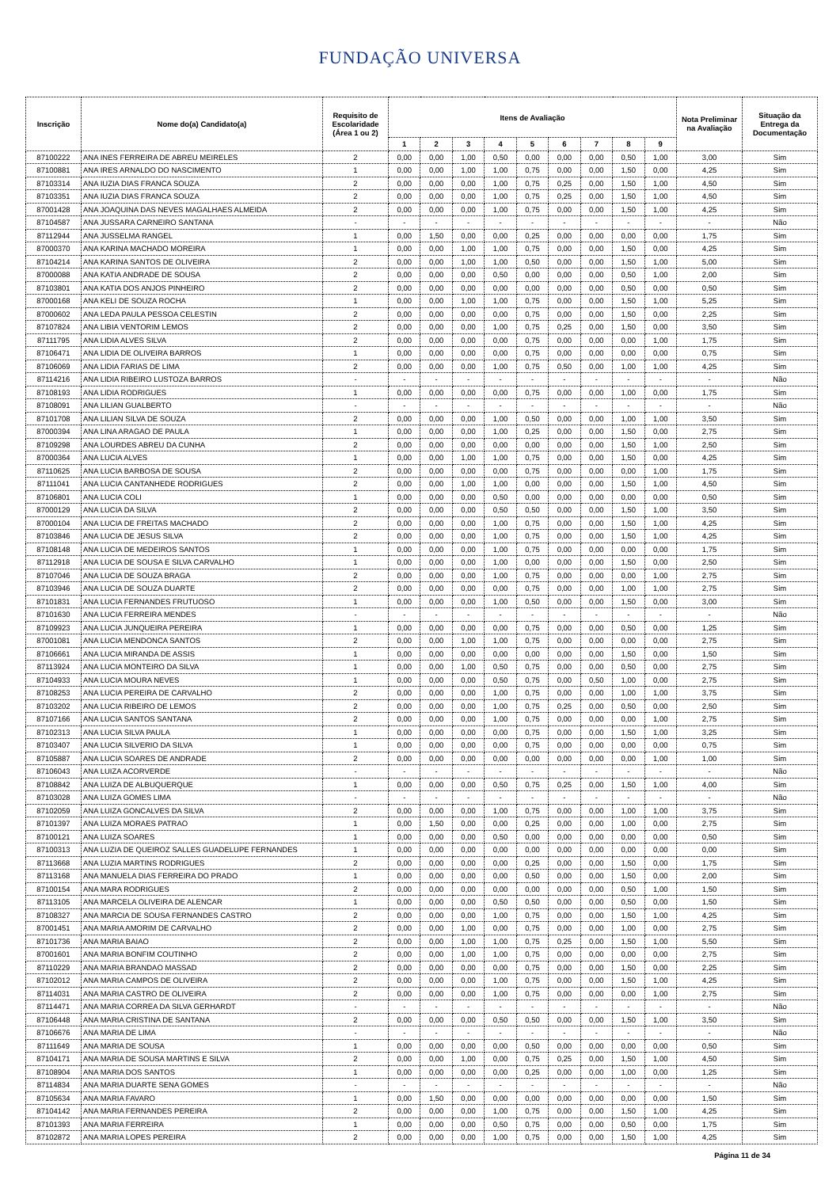FUNDAÇÃO UNIVERSA
| Inscrição | Nome do(a) Candidato(a) | Requisito de Escolaridade (Área 1 ou 2) | Itens de Avaliação | | | | | | | | | Nota Preliminar na Avaliação | Situação da Entrega da Documentação |
| --- | --- | --- | --- | --- | --- | --- | --- | --- | --- | --- | --- | --- | --- |
| | | | 1 | 2 | 3 | 4 | 5 | 6 | 7 | 8 | 9 | | |
| 87100222 | ANA INES FERREIRA DE ABREU MEIRELES | 2 | 0,00 | 0,00 | 1,00 | 0,50 | 0,00 | 0,00 | 0,00 | 0,50 | 1,00 | 3,00 | Sim |
| 87100881 | ANA IRES ARNALDO DO NASCIMENTO | 1 | 0,00 | 0,00 | 1,00 | 1,00 | 0,75 | 0,00 | 0,00 | 1,50 | 0,00 | 4,25 | Sim |
| 87103314 | ANA IUZIA DIAS FRANCA SOUZA | 2 | 0,00 | 0,00 | 0,00 | 1,00 | 0,75 | 0,25 | 0,00 | 1,50 | 1,00 | 4,50 | Sim |
| 87103351 | ANA IUZIA DIAS FRANCA SOUZA | 2 | 0,00 | 0,00 | 0,00 | 1,00 | 0,75 | 0,25 | 0,00 | 1,50 | 1,00 | 4,50 | Sim |
| 87001428 | ANA JOAQUINA DAS NEVES MAGALHAES ALMEIDA | 2 | 0,00 | 0,00 | 0,00 | 1,00 | 0,75 | 0,00 | 0,00 | 1,50 | 1,00 | 4,25 | Sim |
| 87104587 | ANA JUSSARA CARNEIRO SANTANA | - | - | - | - | - | - | - | - | - | - | - | Não |
| 87112944 | ANA JUSSELMA RANGEL | 1 | 0,00 | 1,50 | 0,00 | 0,00 | 0,25 | 0,00 | 0,00 | 0,00 | 0,00 | 1,75 | Sim |
| 87000370 | ANA KARINA MACHADO MOREIRA | 1 | 0,00 | 0,00 | 1,00 | 1,00 | 0,75 | 0,00 | 0,00 | 1,50 | 0,00 | 4,25 | Sim |
| 87104214 | ANA KARINA SANTOS DE OLIVEIRA | 2 | 0,00 | 0,00 | 1,00 | 1,00 | 0,50 | 0,00 | 0,00 | 1,50 | 1,00 | 5,00 | Sim |
| 87000088 | ANA KATIA ANDRADE DE SOUSA | 2 | 0,00 | 0,00 | 0,00 | 0,50 | 0,00 | 0,00 | 0,00 | 0,50 | 1,00 | 2,00 | Sim |
| 87103801 | ANA KATIA DOS ANJOS PINHEIRO | 2 | 0,00 | 0,00 | 0,00 | 0,00 | 0,00 | 0,00 | 0,00 | 0,50 | 0,00 | 0,50 | Sim |
| 87000168 | ANA KELI DE SOUZA ROCHA | 1 | 0,00 | 0,00 | 1,00 | 1,00 | 0,75 | 0,00 | 0,00 | 1,50 | 1,00 | 5,25 | Sim |
| 87000602 | ANA LEDA PAULA PESSOA CELESTIN | 2 | 0,00 | 0,00 | 0,00 | 0,00 | 0,75 | 0,00 | 0,00 | 1,50 | 0,00 | 2,25 | Sim |
| 87107824 | ANA LIBIA VENTORIM LEMOS | 2 | 0,00 | 0,00 | 0,00 | 1,00 | 0,75 | 0,25 | 0,00 | 1,50 | 0,00 | 3,50 | Sim |
| 87111795 | ANA LIDIA ALVES SILVA | 2 | 0,00 | 0,00 | 0,00 | 0,00 | 0,75 | 0,00 | 0,00 | 0,00 | 1,00 | 1,75 | Sim |
| 87106471 | ANA LIDIA DE OLIVEIRA BARROS | 1 | 0,00 | 0,00 | 0,00 | 0,00 | 0,75 | 0,00 | 0,00 | 0,00 | 0,00 | 0,75 | Sim |
| 87106069 | ANA LIDIA FARIAS DE LIMA | 2 | 0,00 | 0,00 | 0,00 | 1,00 | 0,75 | 0,50 | 0,00 | 1,00 | 1,00 | 4,25 | Sim |
| 87114216 | ANA LIDIA RIBEIRO LUSTOZA BARROS | - | - | - | - | - | - | - | - | - | - | - | Não |
| 87108193 | ANA LIDIA RODRIGUES | 1 | 0,00 | 0,00 | 0,00 | 0,00 | 0,75 | 0,00 | 0,00 | 1,00 | 0,00 | 1,75 | Sim |
| 87108091 | ANA LILIAN GUALBERTO | - | - | - | - | - | - | - | - | - | - | - | Não |
| 87101708 | ANA LILIAN SILVA DE SOUZA | 2 | 0,00 | 0,00 | 0,00 | 1,00 | 0,50 | 0,00 | 0,00 | 1,00 | 1,00 | 3,50 | Sim |
| 87000394 | ANA LINA ARAGAO DE PAULA | 1 | 0,00 | 0,00 | 0,00 | 1,00 | 0,25 | 0,00 | 0,00 | 1,50 | 0,00 | 2,75 | Sim |
| 87109298 | ANA LOURDES ABREU DA CUNHA | 2 | 0,00 | 0,00 | 0,00 | 0,00 | 0,00 | 0,00 | 0,00 | 1,50 | 1,00 | 2,50 | Sim |
| 87000364 | ANA LUCIA ALVES | 1 | 0,00 | 0,00 | 1,00 | 1,00 | 0,75 | 0,00 | 0,00 | 1,50 | 0,00 | 4,25 | Sim |
| 87110625 | ANA LUCIA BARBOSA DE SOUSA | 2 | 0,00 | 0,00 | 0,00 | 0,00 | 0,75 | 0,00 | 0,00 | 0,00 | 1,00 | 1,75 | Sim |
| 87111041 | ANA LUCIA CANTANHEDE RODRIGUES | 2 | 0,00 | 0,00 | 1,00 | 1,00 | 0,00 | 0,00 | 0,00 | 1,50 | 1,00 | 4,50 | Sim |
| 87106801 | ANA LUCIA COLI | 1 | 0,00 | 0,00 | 0,00 | 0,50 | 0,00 | 0,00 | 0,00 | 0,00 | 0,00 | 0,50 | Sim |
| 87000129 | ANA LUCIA DA SILVA | 2 | 0,00 | 0,00 | 0,00 | 0,50 | 0,50 | 0,00 | 0,00 | 1,50 | 1,00 | 3,50 | Sim |
| 87000104 | ANA LUCIA DE FREITAS MACHADO | 2 | 0,00 | 0,00 | 0,00 | 1,00 | 0,75 | 0,00 | 0,00 | 1,50 | 1,00 | 4,25 | Sim |
| 87103846 | ANA LUCIA DE JESUS SILVA | 2 | 0,00 | 0,00 | 0,00 | 1,00 | 0,75 | 0,00 | 0,00 | 1,50 | 1,00 | 4,25 | Sim |
| 87108148 | ANA LUCIA DE MEDEIROS SANTOS | 1 | 0,00 | 0,00 | 0,00 | 1,00 | 0,75 | 0,00 | 0,00 | 0,00 | 0,00 | 1,75 | Sim |
| 87112918 | ANA LUCIA DE SOUSA E SILVA CARVALHO | 1 | 0,00 | 0,00 | 0,00 | 1,00 | 0,00 | 0,00 | 0,00 | 1,50 | 0,00 | 2,50 | Sim |
| 87107046 | ANA LUCIA DE SOUZA BRAGA | 2 | 0,00 | 0,00 | 0,00 | 1,00 | 0,75 | 0,00 | 0,00 | 0,00 | 1,00 | 2,75 | Sim |
| 87103946 | ANA LUCIA DE SOUZA DUARTE | 2 | 0,00 | 0,00 | 0,00 | 0,00 | 0,75 | 0,00 | 0,00 | 1,00 | 1,00 | 2,75 | Sim |
| 87101831 | ANA LUCIA FERNANDES FRUTUOSO | 1 | 0,00 | 0,00 | 0,00 | 1,00 | 0,50 | 0,00 | 0,00 | 1,50 | 0,00 | 3,00 | Sim |
| 87101630 | ANA LUCIA FERREIRA MENDES | - | - | - | - | - | - | - | - | - | - | - | Não |
| 87109923 | ANA LUCIA JUNQUEIRA PEREIRA | 1 | 0,00 | 0,00 | 0,00 | 0,00 | 0,75 | 0,00 | 0,00 | 0,50 | 0,00 | 1,25 | Sim |
| 87001081 | ANA LUCIA MENDONCA SANTOS | 2 | 0,00 | 0,00 | 1,00 | 1,00 | 0,75 | 0,00 | 0,00 | 0,00 | 0,00 | 2,75 | Sim |
| 87106661 | ANA LUCIA MIRANDA DE ASSIS | 1 | 0,00 | 0,00 | 0,00 | 0,00 | 0,00 | 0,00 | 0,00 | 1,50 | 0,00 | 1,50 | Sim |
| 87113924 | ANA LUCIA MONTEIRO DA SILVA | 1 | 0,00 | 0,00 | 1,00 | 0,50 | 0,75 | 0,00 | 0,00 | 0,50 | 0,00 | 2,75 | Sim |
| 87104933 | ANA LUCIA MOURA NEVES | 1 | 0,00 | 0,00 | 0,00 | 0,50 | 0,75 | 0,00 | 0,50 | 1,00 | 0,00 | 2,75 | Sim |
| 87108253 | ANA LUCIA PEREIRA DE CARVALHO | 2 | 0,00 | 0,00 | 0,00 | 1,00 | 0,75 | 0,00 | 0,00 | 1,00 | 1,00 | 3,75 | Sim |
| 87103202 | ANA LUCIA RIBEIRO DE LEMOS | 2 | 0,00 | 0,00 | 0,00 | 1,00 | 0,75 | 0,25 | 0,00 | 0,50 | 0,00 | 2,50 | Sim |
| 87107166 | ANA LUCIA SANTOS SANTANA | 2 | 0,00 | 0,00 | 0,00 | 1,00 | 0,75 | 0,00 | 0,00 | 0,00 | 1,00 | 2,75 | Sim |
| 87102313 | ANA LUCIA SILVA PAULA | 1 | 0,00 | 0,00 | 0,00 | 0,00 | 0,75 | 0,00 | 0,00 | 1,50 | 1,00 | 3,25 | Sim |
| 87103407 | ANA LUCIA SILVERIO DA SILVA | 1 | 0,00 | 0,00 | 0,00 | 0,00 | 0,75 | 0,00 | 0,00 | 0,00 | 0,00 | 0,75 | Sim |
| 87105887 | ANA LUCIA SOARES DE ANDRADE | 2 | 0,00 | 0,00 | 0,00 | 0,00 | 0,00 | 0,00 | 0,00 | 0,00 | 1,00 | 1,00 | Sim |
| 87106043 | ANA LUIZA ACORVERDE | - | - | - | - | - | - | - | - | - | - | - | Não |
| 87108842 | ANA LUIZA DE ALBUQUERQUE | 1 | 0,00 | 0,00 | 0,00 | 0,50 | 0,75 | 0,25 | 0,00 | 1,50 | 1,00 | 4,00 | Sim |
| 87103028 | ANA LUIZA GOMES LIMA | - | - | - | - | - | - | - | - | - | - | - | Não |
| 87102059 | ANA LUIZA GONCALVES DA SILVA | 2 | 0,00 | 0,00 | 0,00 | 1,00 | 0,75 | 0,00 | 0,00 | 1,00 | 1,00 | 3,75 | Sim |
| 87101397 | ANA LUIZA MORAES PATRAO | 1 | 0,00 | 1,50 | 0,00 | 0,00 | 0,25 | 0,00 | 0,00 | 1,00 | 0,00 | 2,75 | Sim |
| 87100121 | ANA LUIZA SOARES | 1 | 0,00 | 0,00 | 0,00 | 0,50 | 0,00 | 0,00 | 0,00 | 0,00 | 0,00 | 0,50 | Sim |
| 87100313 | ANA LUZIA DE QUEIROZ SALLES GUADELUPE FERNANDES | 1 | 0,00 | 0,00 | 0,00 | 0,00 | 0,00 | 0,00 | 0,00 | 0,00 | 0,00 | 0,00 | Sim |
| 87113668 | ANA LUZIA MARTINS RODRIGUES | 2 | 0,00 | 0,00 | 0,00 | 0,00 | 0,25 | 0,00 | 0,00 | 1,50 | 0,00 | 1,75 | Sim |
| 87113168 | ANA MANUELA DIAS FERREIRA DO PRADO | 1 | 0,00 | 0,00 | 0,00 | 0,00 | 0,50 | 0,00 | 0,00 | 1,50 | 0,00 | 2,00 | Sim |
| 87100154 | ANA MARA RODRIGUES | 2 | 0,00 | 0,00 | 0,00 | 0,00 | 0,00 | 0,00 | 0,00 | 0,50 | 1,00 | 1,50 | Sim |
| 87113105 | ANA MARCELA OLIVEIRA DE ALENCAR | 1 | 0,00 | 0,00 | 0,00 | 0,50 | 0,50 | 0,00 | 0,00 | 0,50 | 0,00 | 1,50 | Sim |
| 87108327 | ANA MARCIA DE SOUSA FERNANDES CASTRO | 2 | 0,00 | 0,00 | 0,00 | 1,00 | 0,75 | 0,00 | 0,00 | 1,50 | 1,00 | 4,25 | Sim |
| 87001451 | ANA MARIA AMORIM DE CARVALHO | 2 | 0,00 | 0,00 | 1,00 | 0,00 | 0,75 | 0,00 | 0,00 | 1,00 | 0,00 | 2,75 | Sim |
| 87101736 | ANA MARIA BAIAO | 2 | 0,00 | 0,00 | 1,00 | 1,00 | 0,75 | 0,25 | 0,00 | 1,50 | 1,00 | 5,50 | Sim |
| 87001601 | ANA MARIA BONFIM COUTINHO | 2 | 0,00 | 0,00 | 1,00 | 1,00 | 0,75 | 0,00 | 0,00 | 0,00 | 0,00 | 2,75 | Sim |
| 87110229 | ANA MARIA BRANDAO MASSAD | 2 | 0,00 | 0,00 | 0,00 | 0,00 | 0,75 | 0,00 | 0,00 | 1,50 | 0,00 | 2,25 | Sim |
| 87102012 | ANA MARIA CAMPOS DE OLIVEIRA | 2 | 0,00 | 0,00 | 0,00 | 1,00 | 0,75 | 0,00 | 0,00 | 1,50 | 1,00 | 4,25 | Sim |
| 87114031 | ANA MARIA CASTRO DE OLIVEIRA | 2 | 0,00 | 0,00 | 0,00 | 1,00 | 0,75 | 0,00 | 0,00 | 0,00 | 1,00 | 2,75 | Sim |
| 87114471 | ANA MARIA CORREA DA SILVA GERHARDT | - | - | - | - | - | - | - | - | - | - | - | Não |
| 87106448 | ANA MARIA CRISTINA DE SANTANA | 2 | 0,00 | 0,00 | 0,00 | 0,50 | 0,50 | 0,00 | 0,00 | 1,50 | 1,00 | 3,50 | Sim |
| 87106676 | ANA MARIA DE LIMA | - | - | - | - | - | - | - | - | - | - | - | Não |
| 87111649 | ANA MARIA DE SOUSA | 1 | 0,00 | 0,00 | 0,00 | 0,00 | 0,50 | 0,00 | 0,00 | 0,00 | 0,00 | 0,50 | Sim |
| 87104171 | ANA MARIA DE SOUSA MARTINS E SILVA | 2 | 0,00 | 0,00 | 1,00 | 0,00 | 0,75 | 0,25 | 0,00 | 1,50 | 1,00 | 4,50 | Sim |
| 87108904 | ANA MARIA DOS SANTOS | 1 | 0,00 | 0,00 | 0,00 | 0,00 | 0,25 | 0,00 | 0,00 | 1,00 | 0,00 | 1,25 | Sim |
| 87114834 | ANA MARIA DUARTE SENA GOMES | - | - | - | - | - | - | - | - | - | - | - | Não |
| 87105634 | ANA MARIA FAVARO | 1 | 0,00 | 1,50 | 0,00 | 0,00 | 0,00 | 0,00 | 0,00 | 0,00 | 0,00 | 1,50 | Sim |
| 87104142 | ANA MARIA FERNANDES PEREIRA | 2 | 0,00 | 0,00 | 0,00 | 1,00 | 0,75 | 0,00 | 0,00 | 1,50 | 1,00 | 4,25 | Sim |
| 87101393 | ANA MARIA FERREIRA | 1 | 0,00 | 0,00 | 0,00 | 0,50 | 0,75 | 0,00 | 0,00 | 0,50 | 0,00 | 1,75 | Sim |
| 87102872 | ANA MARIA LOPES PEREIRA | 2 | 0,00 | 0,00 | 0,00 | 1,00 | 0,75 | 0,00 | 0,00 | 1,50 | 1,00 | 4,25 | Sim |
Página 11 de 34